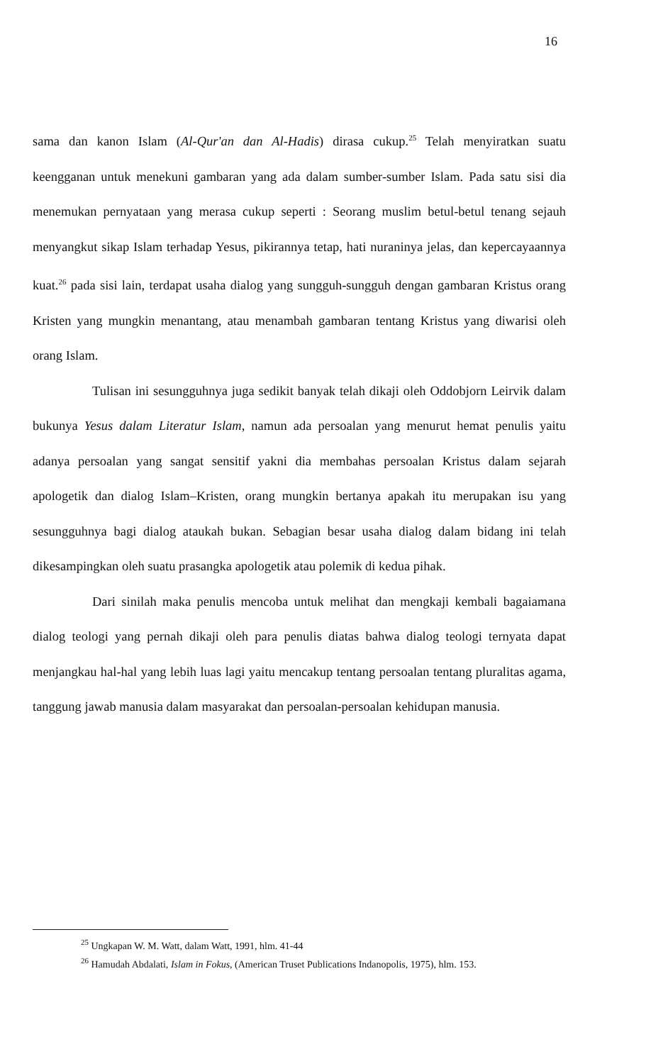16
sama dan kanon Islam (Al-Qur'an dan Al-Hadis) dirasa cukup.<sup>25</sup> Telah menyiratkan suatu keengganan untuk menekuni gambaran yang ada dalam sumber-sumber Islam. Pada satu sisi dia menemukan pernyataan yang merasa cukup seperti : Seorang muslim betul-betul tenang sejauh menyangkut sikap Islam terhadap Yesus, pikirannya tetap, hati nuraninya jelas, dan kepercayaannya kuat.<sup>26</sup> pada sisi lain, terdapat usaha dialog yang sungguh-sungguh dengan gambaran Kristus orang Kristen yang mungkin menantang, atau menambah gambaran tentang Kristus yang diwarisi oleh orang Islam.
Tulisan ini sesungguhnya juga sedikit banyak telah dikaji oleh Oddobjorn Leirvik dalam bukunya Yesus dalam Literatur Islam, namun ada persoalan yang menurut hemat penulis yaitu adanya persoalan yang sangat sensitif yakni dia membahas persoalan Kristus dalam sejarah apologetik dan dialog Islam–Kristen, orang mungkin bertanya apakah itu merupakan isu yang sesungguhnya bagi dialog ataukah bukan. Sebagian besar usaha dialog dalam bidang ini telah dikesampingkan oleh suatu prasangka apologetik atau polemik di kedua pihak.
Dari sinilah maka penulis mencoba untuk melihat dan mengkaji kembali bagaiamana dialog teologi yang pernah dikaji oleh para penulis diatas bahwa dialog teologi ternyata dapat menjangkau hal-hal yang lebih luas lagi yaitu mencakup tentang persoalan tentang pluralitas agama, tanggung jawab manusia dalam masyarakat dan persoalan-persoalan kehidupan manusia.
<sup>25</sup> Ungkapan W. M. Watt, dalam Watt, 1991, hlm. 41-44
<sup>26</sup> Hamudah Abdalati, Islam in Fokus, (American Truset Publications Indanopolis, 1975), hlm. 153.